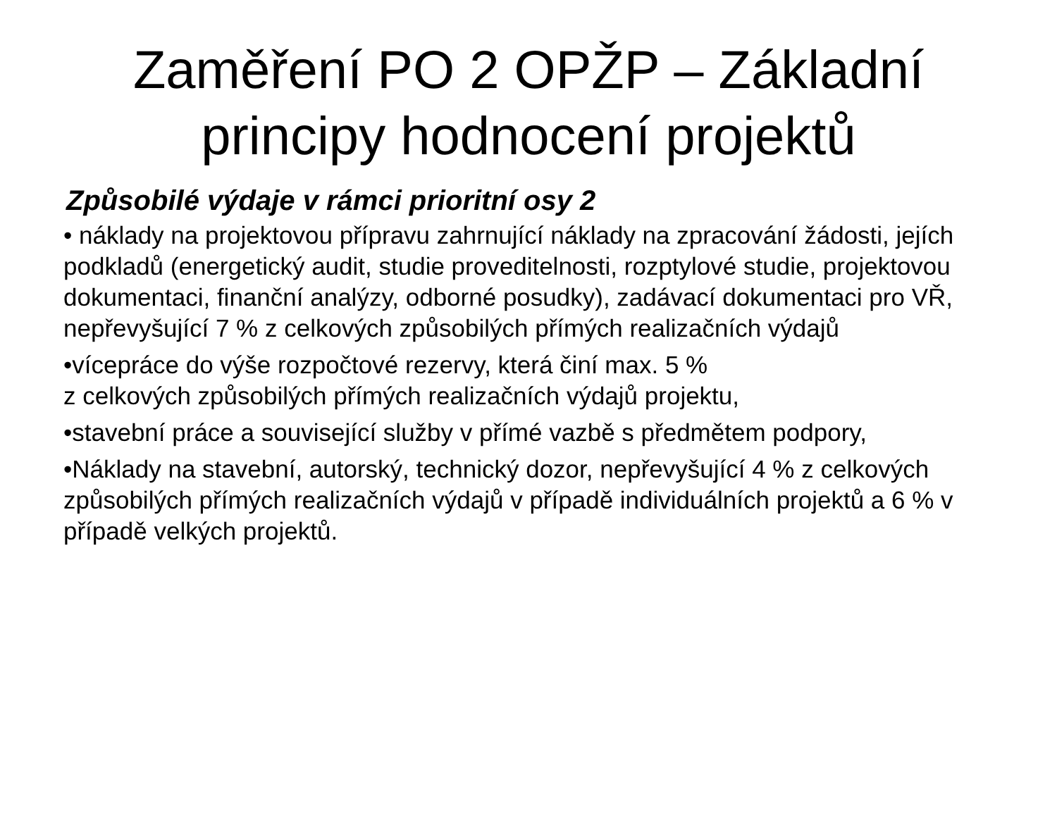Zaměření PO 2 OPŽP – Základní principy hodnocení projektů
Způsobilé výdaje v rámci prioritní osy 2
• náklady na projektovou přípravu zahrnující náklady na zpracování žádosti, jejích podkladů (energetický audit, studie proveditelnosti, rozptylové studie, projektovou dokumentaci, finanční analýzy, odborné posudky), zadávací dokumentaci pro VŘ, nepřevyšující 7 % z celkových způsobilých přímých realizačních výdajů
•vícepráce do výše rozpočtové rezervy, která činí max. 5 %
z celkových způsobilých přímých realizačních výdajů projektu,
•stavební práce a související služby v přímé vazbě s předmětem podpory,
•Náklady na stavební, autorský, technický dozor, nepřevyšující 4 % z celkových způsobilých přímých realizačních výdajů v případě individuálních projektů a 6 % v případě velkých projektů.